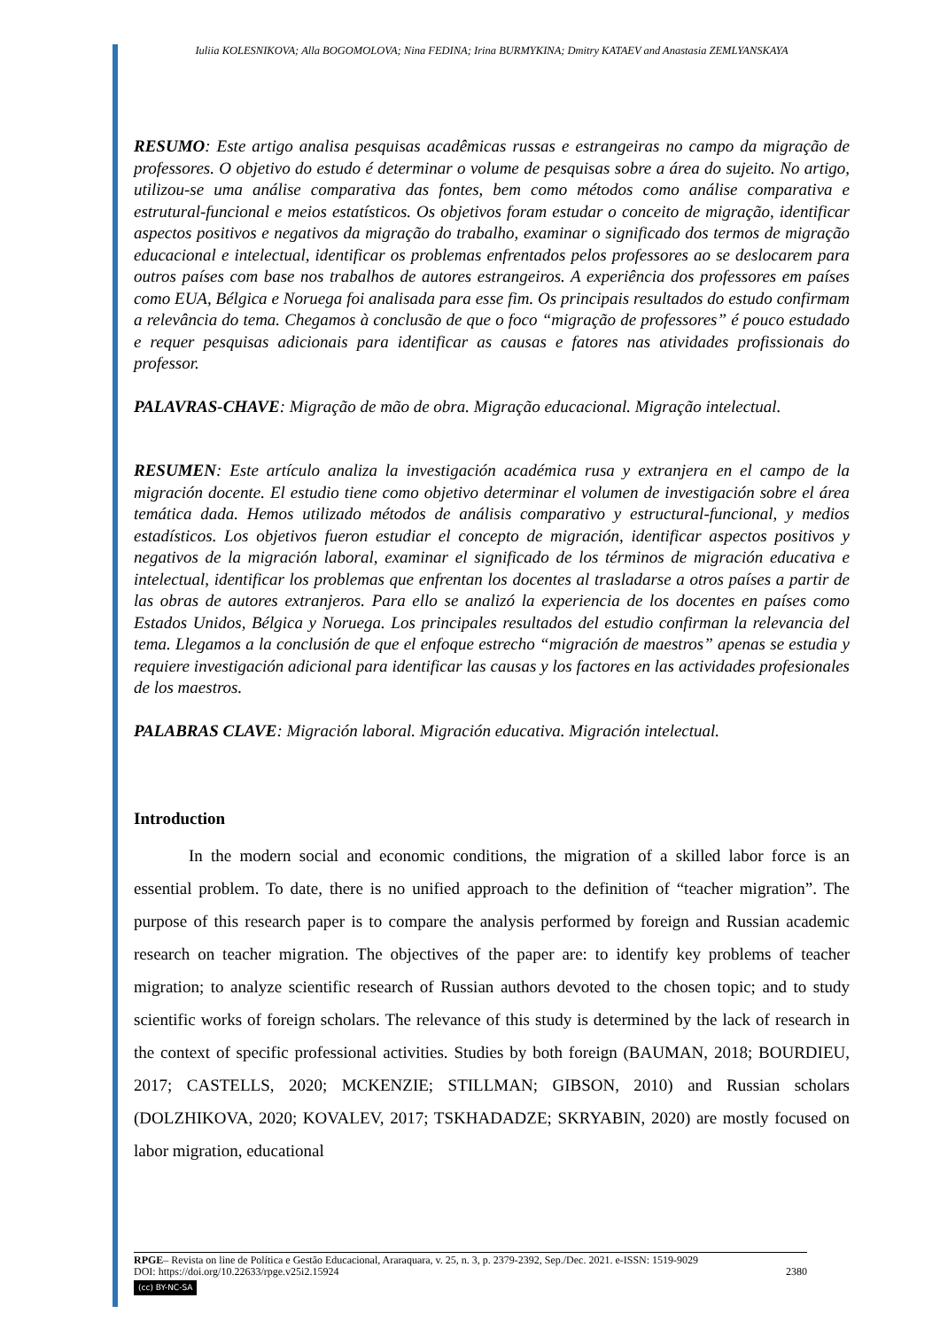Iuliia KOLESNIKOVA; Alla BOGOMOLOVA; Nina FEDINA; Irina BURMYKINA; Dmitry KATAEV and Anastasia ZEMLYANSKAYA
RESUMO: Este artigo analisa pesquisas acadêmicas russas e estrangeiras no campo da migração de professores. O objetivo do estudo é determinar o volume de pesquisas sobre a área do sujeito. No artigo, utilizou-se uma análise comparativa das fontes, bem como métodos como análise comparativa e estrutural-funcional e meios estatísticos. Os objetivos foram estudar o conceito de migração, identificar aspectos positivos e negativos da migração do trabalho, examinar o significado dos termos de migração educacional e intelectual, identificar os problemas enfrentados pelos professores ao se deslocarem para outros países com base nos trabalhos de autores estrangeiros. A experiência dos professores em países como EUA, Bélgica e Noruega foi analisada para esse fim. Os principais resultados do estudo confirmam a relevância do tema. Chegamos à conclusão de que o foco “migração de professores” é pouco estudado e requer pesquisas adicionais para identificar as causas e fatores nas atividades profissionais do professor.
PALAVRAS-CHAVE: Migração de mão de obra. Migração educacional. Migração intelectual.
RESUMEN: Este artículo analiza la investigación académica rusa y extranjera en el campo de la migración docente. El estudio tiene como objetivo determinar el volumen de investigación sobre el área temática dada. Hemos utilizado métodos de análisis comparativo y estructural-funcional, y medios estadísticos. Los objetivos fueron estudiar el concepto de migración, identificar aspectos positivos y negativos de la migración laboral, examinar el significado de los términos de migración educativa e intelectual, identificar los problemas que enfrentan los docentes al trasladarse a otros países a partir de las obras de autores extranjeros. Para ello se analizó la experiencia de los docentes en países como Estados Unidos, Bélgica y Noruega. Los principales resultados del estudio confirman la relevancia del tema. Llegamos a la conclusión de que el enfoque estrecho “migración de maestros” apenas se estudia y requiere investigación adicional para identificar las causas y los factores en las actividades profesionales de los maestros.
PALABRAS CLAVE: Migración laboral. Migración educativa. Migración intelectual.
Introduction
In the modern social and economic conditions, the migration of a skilled labor force is an essential problem. To date, there is no unified approach to the definition of “teacher migration”. The purpose of this research paper is to compare the analysis performed by foreign and Russian academic research on teacher migration. The objectives of the paper are: to identify key problems of teacher migration; to analyze scientific research of Russian authors devoted to the chosen topic; and to study scientific works of foreign scholars. The relevance of this study is determined by the lack of research in the context of specific professional activities. Studies by both foreign (BAUMAN, 2018; BOURDIEU, 2017; CASTELLS, 2020; MCKENZIE; STILLMAN; GIBSON, 2010) and Russian scholars (DOLZHIKOVA, 2020; KOVALEV, 2017; TSKHADADZE; SKRYABIN, 2020) are mostly focused on labor migration, educational
RPGE– Revista on line de Política e Gestão Educacional, Araraquara, v. 25, n. 3, p. 2379-2392, Sep./Dec. 2021. e-ISSN: 1519-9029
DOI: https://doi.org/10.22633/rpge.v25i2.15924 2380
(cc) BY-NC-SA